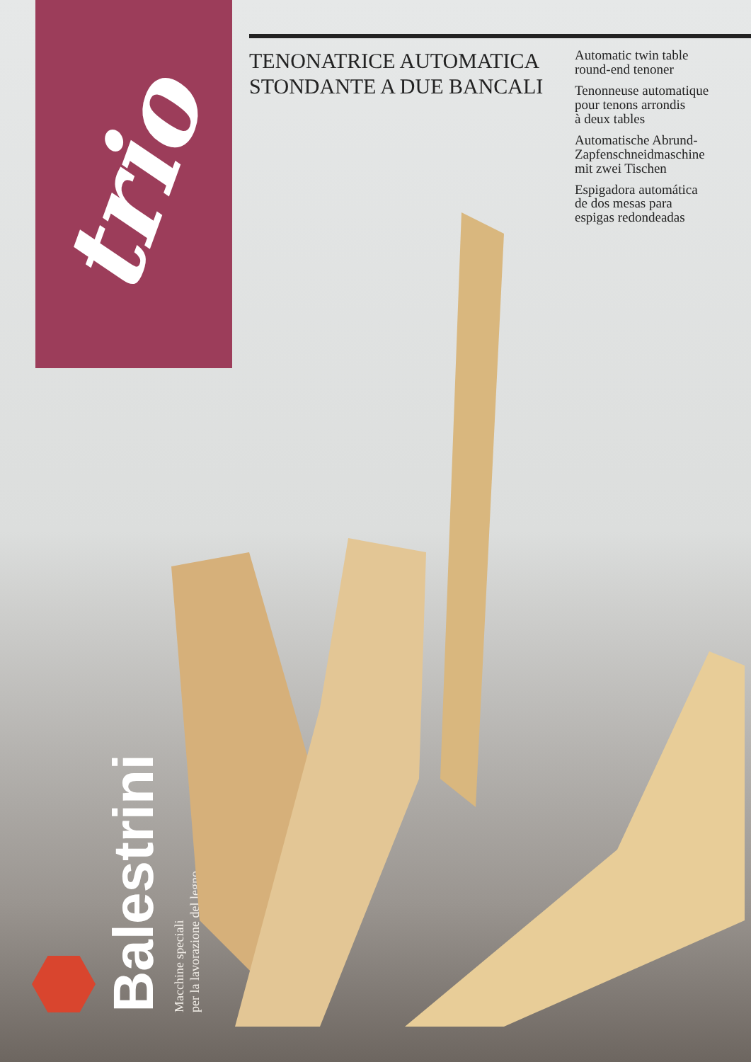trio
Balestrini
Macchine speciali
per la lavorazione del legno
TENONATRICE AUTOMATICA STONDANTE A DUE BANCALI
Automatic twin table
round-end tenoner
Tenonneuse automatique
pour tenons arrondis
à deux tables
Automatische Abrund-
Zapfenschneidmaschine
mit zwei Tischen
Espigadora automática
de dos mesas para
espigas redondeadas